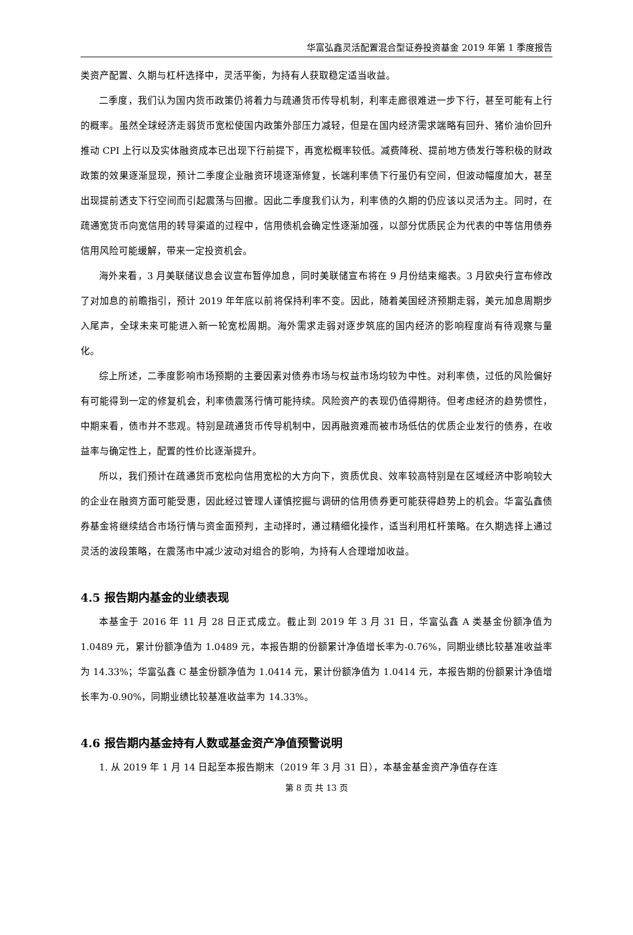华富弘鑫灵活配置混合型证券投资基金 2019 年第 1 季度报告
类资产配置、久期与杠杆选择中，灵活平衡，为持有人获取稳定适当收益。
二季度，我们认为国内货币政策仍将着力与疏通货币传导机制，利率走廊很难进一步下行，甚至可能有上行的概率。虽然全球经济走弱货币宽松使国内政策外部压力减轻，但是在国内经济需求端略有回升、猪价油价回升推动 CPI 上行以及实体融资成本已出现下行前提下，再宽松概率较低。减费降税、提前地方债发行等积极的财政政策的效果逐渐显现，预计二季度企业融资环境逐渐修复，长端利率债下行虽仍有空间，但波动幅度加大，甚至出现提前透支下行空间而引起震荡与回撤。因此二季度我们认为，利率债的久期的仍应该以灵活为主。同时，在疏通宽货币向宽信用的转导渠道的过程中，信用债机会确定性逐渐加强，以部分优质民企为代表的中等信用债券信用风险可能缓解，带来一定投资机会。
海外来看，3 月美联储议息会议宣布暂停加息，同时美联储宣布将在 9 月份结束缩表。3 月欧央行宣布修改了对加息的前瞻指引，预计 2019 年年底以前将保持利率不变。因此，随着美国经济预期走弱，美元加息周期步入尾声，全球未来可能进入新一轮宽松周期。海外需求走弱对逐步筑底的国内经济的影响程度尚有待观察与量化。
综上所述，二季度影响市场预期的主要因素对债券市场与权益市场均较为中性。对利率债，过低的风险偏好有可能得到一定的修复机会，利率债震荡行情可能持续。风险资产的表现仍值得期待。但考虑经济的趋势惯性，中期来看，债市并不悲观。特别是疏通货币传导机制中，因再融资难而被市场低估的优质企业发行的债券，在收益率与确定性上，配置的性价比逐渐提升。
所以，我们预计在疏通货币宽松向信用宽松的大方向下，资质优良、效率较高特别是在区域经济中影响较大的企业在融资方面可能受惠，因此经过管理人谨慎挖掘与调研的信用债券更可能获得趋势上的机会。华富弘鑫债券基金将继续结合市场行情与资金面预判，主动择时，通过精细化操作，适当利用杠杆策略。在久期选择上通过灵活的波段策略，在震荡市中减少波动对组合的影响，为持有人合理增加收益。
4.5 报告期内基金的业绩表现
本基金于 2016 年 11 月 28 日正式成立。截止到 2019 年 3 月 31 日，华富弘鑫 A 类基金份额净值为 1.0489 元，累计份额净值为 1.0489 元，本报告期的份额累计净值增长率为-0.76%，同期业绩比较基准收益率为 14.33%；华富弘鑫 C 基金份额净值为 1.0414 元，累计份额净值为 1.0414 元，本报告期的份额累计净值增长率为-0.90%，同期业绩比较基准收益率为 14.33%。
4.6 报告期内基金持有人数或基金资产净值预警说明
1. 从 2019 年 1 月 14 日起至本报告期末（2019 年 3 月 31 日），本基金基金资产净值存在连
第 8 页 共 13 页